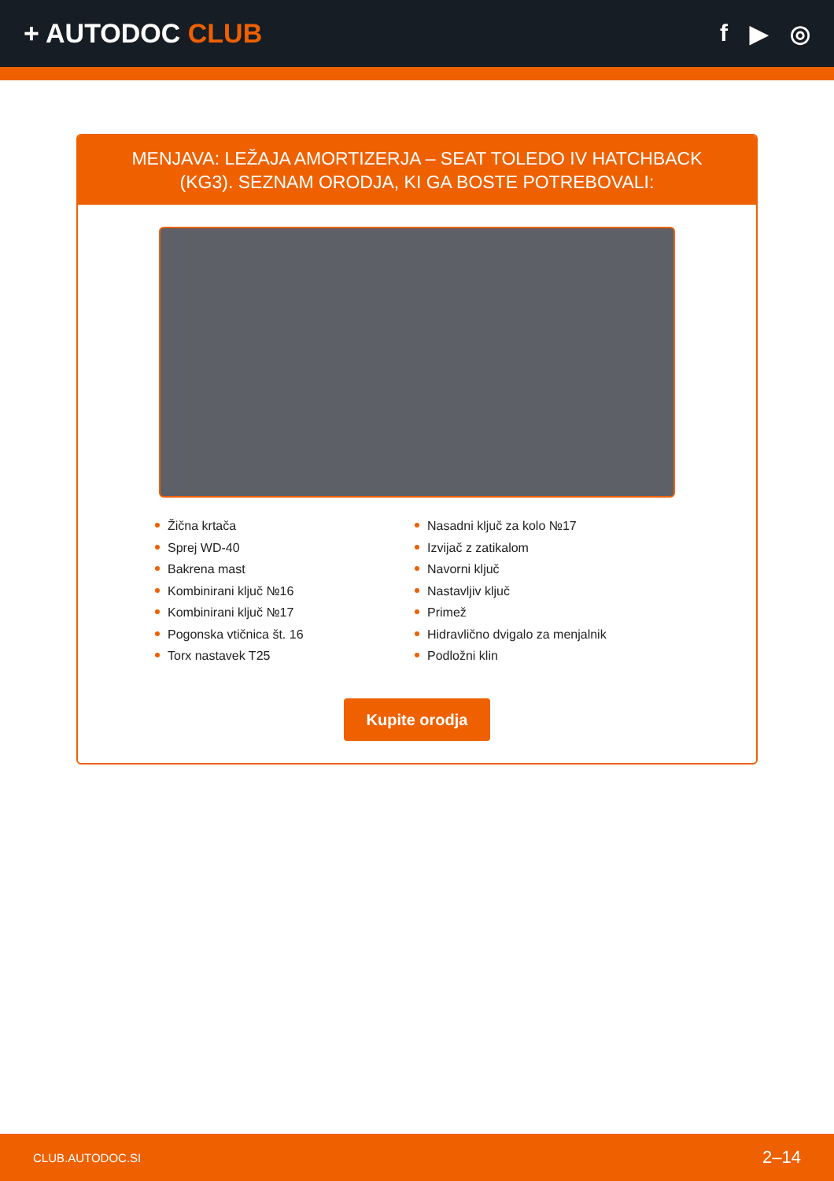+ AUTODOC CLUB f ▶ ◎
MENJAVA: LEŽAJA AMORTIZERJA – SEAT TOLEDO IV HATCHBACK (KG3). SEZNAM ORODJA, KI GA BOSTE POTREBOVALI:
Žična krtača
Sprej WD-40
Bakrena mast
Kombinirani ključ №16
Kombinirani ključ №17
Pogonska vtičnica št. 16
Torx nastavek T25
Nasadni ključ za kolo №17
Izvijač z zatikalom
Navorni ključ
Nastavljiv ključ
Primež
Hidravlično dvigalo za menjalnik
Podložni klin
Kupite orodja
CLUB.AUTODOC.SI 2–14